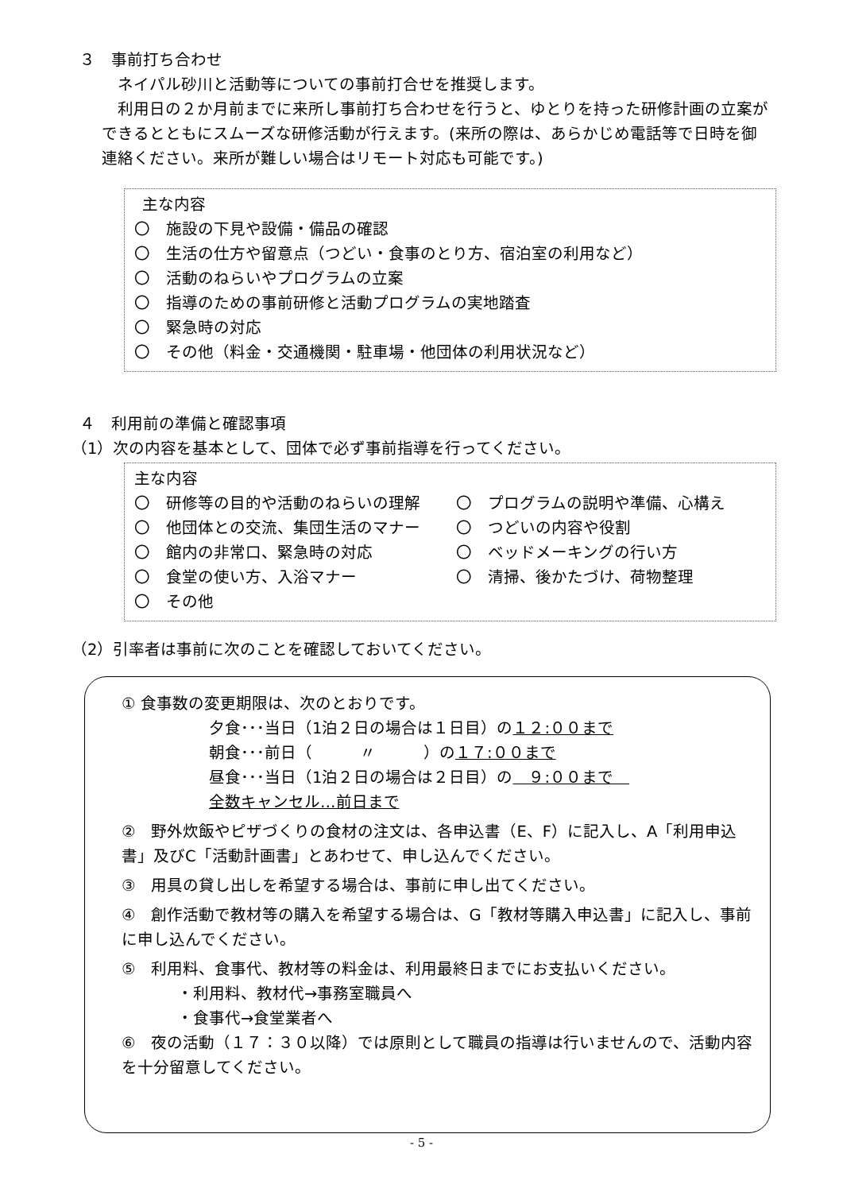３　事前打ち合わせ
ネイパル砂川と活動等についての事前打合せを推奨します。
利用日の２か月前までに来所し事前打ち合わせを行うと、ゆとりを持った研修計画の立案ができるとともにスムーズな研修活動が行えます。(来所の際は、あらかじめ電話等で日時を御連絡ください。来所が難しい場合はリモート対応も可能です。)
主な内容
〇　施設の下見や設備・備品の確認
〇　生活の仕方や留意点（つどい・食事のとり方、宿泊室の利用など）
〇　活動のねらいやプログラムの立案
〇　指導のための事前研修と活動プログラムの実地踏査
〇　緊急時の対応
〇　その他（料金・交通機関・駐車場・他団体の利用状況など）
４　利用前の準備と確認事項
（1）次の内容を基本として、団体で必ず事前指導を行ってください。
主な内容
〇　研修等の目的や活動のねらいの理解
〇　プログラムの説明や準備、心構え
〇　他団体との交流、集団生活のマナー
〇　つどいの内容や役割
〇　館内の非常口、緊急時の対応
〇　ベッドメーキングの行い方
〇　食堂の使い方、入浴マナー
〇　清掃、後かたづけ、荷物整理
〇　その他
（2）引率者は事前に次のことを確認しておいてください。
① 食事数の変更期限は、次のとおりです。
夕食･･･当日（1泊２日の場合は１日目）の１２:００まで
朝食･･･前日（　　　〃　　　）の１７:００まで
昼食･･･当日（1泊２日の場合は２日目）の　９:００まで　
全数キャンセル…前日まで
②　野外炊飯やピザづくりの食材の注文は、各申込書（E、F）に記入し、A「利用申込書」及びC「活動計画書」とあわせて、申し込んでください。
③　用具の貸し出しを希望する場合は、事前に申し出てください。
④　創作活動で教材等の購入を希望する場合は、G「教材等購入申込書」に記入し、事前に申し込んでください。
⑤　利用料、食事代、教材等の料金は、利用最終日までにお支払いください。
・利用料、教材代→事務室職員へ
・食事代→食堂業者へ
⑥　夜の活動（１７：３０以降）では原則として職員の指導は行いませんので、活動内容を十分留意してください。
- 5 -